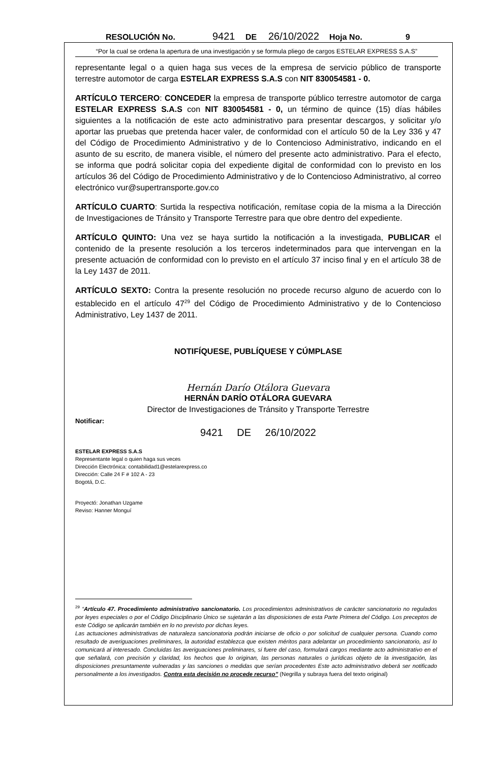RESOLUCIÓN No. 9421 DE 26/10/2022 Hoja No. 9
“Por la cual se ordena la apertura de una investigación y se formula pliego de cargos ESTELAR EXPRESS S.A.S”
representante legal o a quien haga sus veces de la empresa de servicio público de transporte terrestre automotor de carga ESTELAR EXPRESS S.A.S con NIT 830054581 - 0.
ARTÍCULO TERCERO: CONCEDER la empresa de transporte público terrestre automotor de carga ESTELAR EXPRESS S.A.S con NIT 830054581 - 0, un término de quince (15) días hábiles siguientes a la notificación de este acto administrativo para presentar descargos, y solicitar y/o aportar las pruebas que pretenda hacer valer, de conformidad con el artículo 50 de la Ley 336 y 47 del Código de Procedimiento Administrativo y de lo Contencioso Administrativo, indicando en el asunto de su escrito, de manera visible, el número del presente acto administrativo. Para el efecto, se informa que podrá solicitar copia del expediente digital de conformidad con lo previsto en los artículos 36 del Código de Procedimiento Administrativo y de lo Contencioso Administrativo, al correo electrónico vur@supertransporte.gov.co
ARTÍCULO CUARTO: Surtida la respectiva notificación, remítase copia de la misma a la Dirección de Investigaciones de Tránsito y Transporte Terrestre para que obre dentro del expediente.
ARTÍCULO QUINTO: Una vez se haya surtido la notificación a la investigada, PUBLICAR el contenido de la presente resolución a los terceros indeterminados para que intervengan en la presente actuación de conformidad con lo previsto en el artículo 37 inciso final y en el artículo 38 de la Ley 1437 de 2011.
ARTÍCULO SEXTO: Contra la presente resolución no procede recurso alguno de acuerdo con lo establecido en el artículo 47<sup>29</sup> del Código de Procedimiento Administrativo y de lo Contencioso Administrativo, Ley 1437 de 2011.
NOTIFÍQUESE, PUBLÍQUESE Y CÚMPLASE
Hernán Darío Otálora Guevara
HERNÁN DARÍO OTÁLORA GUEVARA
Director de Investigaciones de Tránsito y Transporte Terrestre
Notificar:
9421 DE 26/10/2022
ESTELAR EXPRESS S.A.S
Representante legal o quien haga sus veces
Dirección Electrónica: contabilidad1@estelarexpress.co
Dirección: Calle 24 F # 102 A - 23
Bogotá, D.C.
Proyectó: Jonathan Uzgame
Reviso: Hanner Monguí
<sup>29</sup> “Artículo 47. Procedimiento administrativo sancionatorio. Los procedimientos administrativos de carácter sancionatorio no regulados por leyes especiales o por el Código Disciplinario Único se sujetarán a las disposiciones de esta Parte Primera del Código. Los preceptos de este Código se aplicarán también en lo no previsto por dichas leyes.
Las actuaciones administrativas de naturaleza sancionatoria podrán iniciarse de oficio o por solicitud de cualquier persona. Cuando como resultado de averiguaciones preliminares, la autoridad establezca que existen méritos para adelantar un procedimiento sancionatorio, así lo comunicará al interesado. Concluidas las averiguaciones preliminares, si fuere del caso, formulará cargos mediante acto administrativo en el que señalará, con precisión y claridad, los hechos que lo originan, las personas naturales o jurídicas objeto de la investigación, las disposiciones presuntamente vulneradas y las sanciones o medidas que serían procedentes Este acto administrativo deberá ser notificado personalmente a los investigados. Contra esta decisión no procede recurso” (Negrilla y subraya fuera del texto original)